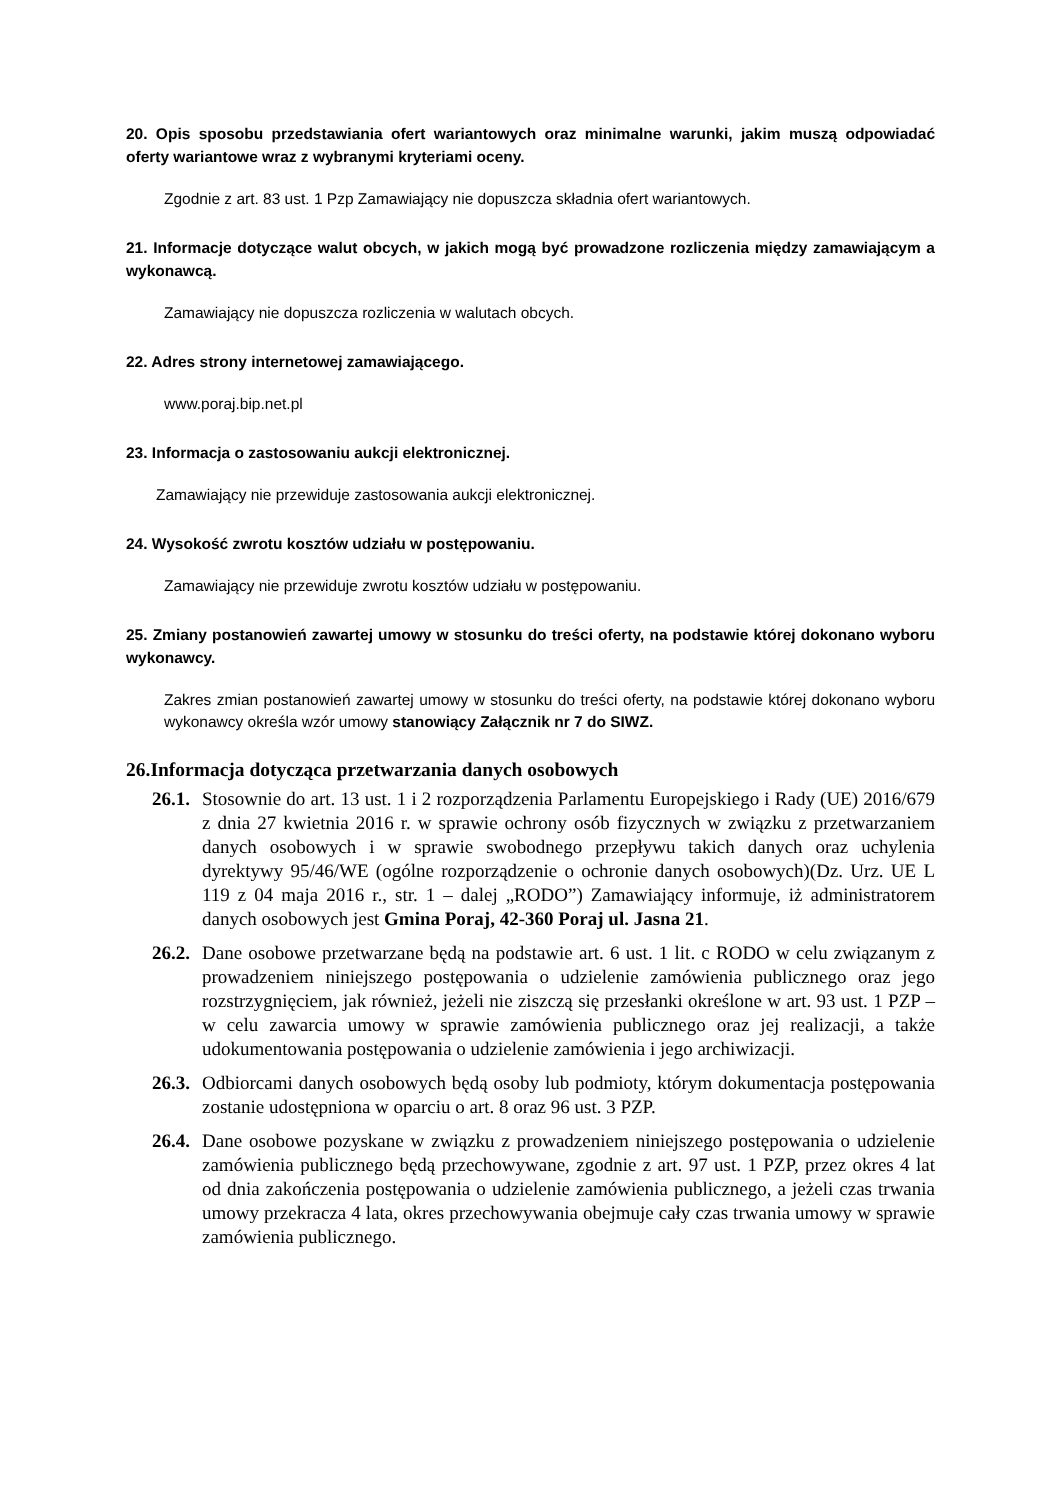20. Opis sposobu przedstawiania ofert wariantowych oraz minimalne warunki, jakim muszą odpowiadać oferty wariantowe wraz z wybranymi kryteriami oceny.
Zgodnie z art. 83 ust. 1 Pzp Zamawiający nie dopuszcza składnia ofert wariantowych.
21. Informacje dotyczące walut obcych, w jakich mogą być prowadzone rozliczenia między zamawiającym a wykonawcą.
Zamawiający nie dopuszcza rozliczenia w walutach obcych.
22. Adres strony internetowej zamawiającego.
www.poraj.bip.net.pl
23. Informacja o zastosowaniu aukcji elektronicznej.
Zamawiający nie przewiduje zastosowania aukcji elektronicznej.
24. Wysokość zwrotu kosztów udziału w postępowaniu.
Zamawiający nie przewiduje zwrotu kosztów udziału w postępowaniu.
25. Zmiany postanowień zawartej umowy w stosunku do treści oferty, na podstawie której dokonano wyboru wykonawcy.
Zakres zmian postanowień zawartej umowy w stosunku do treści oferty, na podstawie której dokonano wyboru wykonawcy określa wzór umowy stanowiący Załącznik nr 7 do SIWZ.
26.Informacja dotycząca przetwarzania danych osobowych
26.1.
Stosownie do art. 13 ust. 1 i 2 rozporządzenia Parlamentu Europejskiego i Rady (UE) 2016/679 z dnia 27 kwietnia 2016 r. w sprawie ochrony osób fizycznych w związku z przetwarzaniem danych osobowych i w sprawie swobodnego przepływu takich danych oraz uchylenia dyrektywy 95/46/WE (ogólne rozporządzenie o ochronie danych osobowych)(Dz. Urz. UE L 119 z 04 maja 2016 r., str. 1 – dalej „RODO”) Zamawiający informuje, iż administratorem danych osobowych jest Gmina Poraj, 42-360 Poraj ul. Jasna 21.
26.2.
Dane osobowe przetwarzane będą na podstawie art. 6 ust. 1 lit. c RODO w celu związanym z prowadzeniem niniejszego postępowania o udzielenie zamówienia publicznego oraz jego rozstrzygnięciem, jak również, jeżeli nie ziszczą się przesłanki określone w art. 93 ust. 1 PZP – w celu zawarcia umowy w sprawie zamówienia publicznego oraz jej realizacji, a także udokumentowania postępowania o udzielenie zamówienia i jego archiwizacji.
26.3.
Odbiorcami danych osobowych będą osoby lub podmioty, którym dokumentacja postępowania zostanie udostępniona w oparciu o art. 8 oraz 96 ust. 3 PZP.
26.4.
Dane osobowe pozyskane w związku z prowadzeniem niniejszego postępowania o udzielenie zamówienia publicznego będą przechowywane, zgodnie z art. 97 ust. 1 PZP, przez okres 4 lat od dnia zakończenia postępowania o udzielenie zamówienia publicznego, a jeżeli czas trwania umowy przekracza 4 lata, okres przechowywania obejmuje cały czas trwania umowy w sprawie zamówienia publicznego.